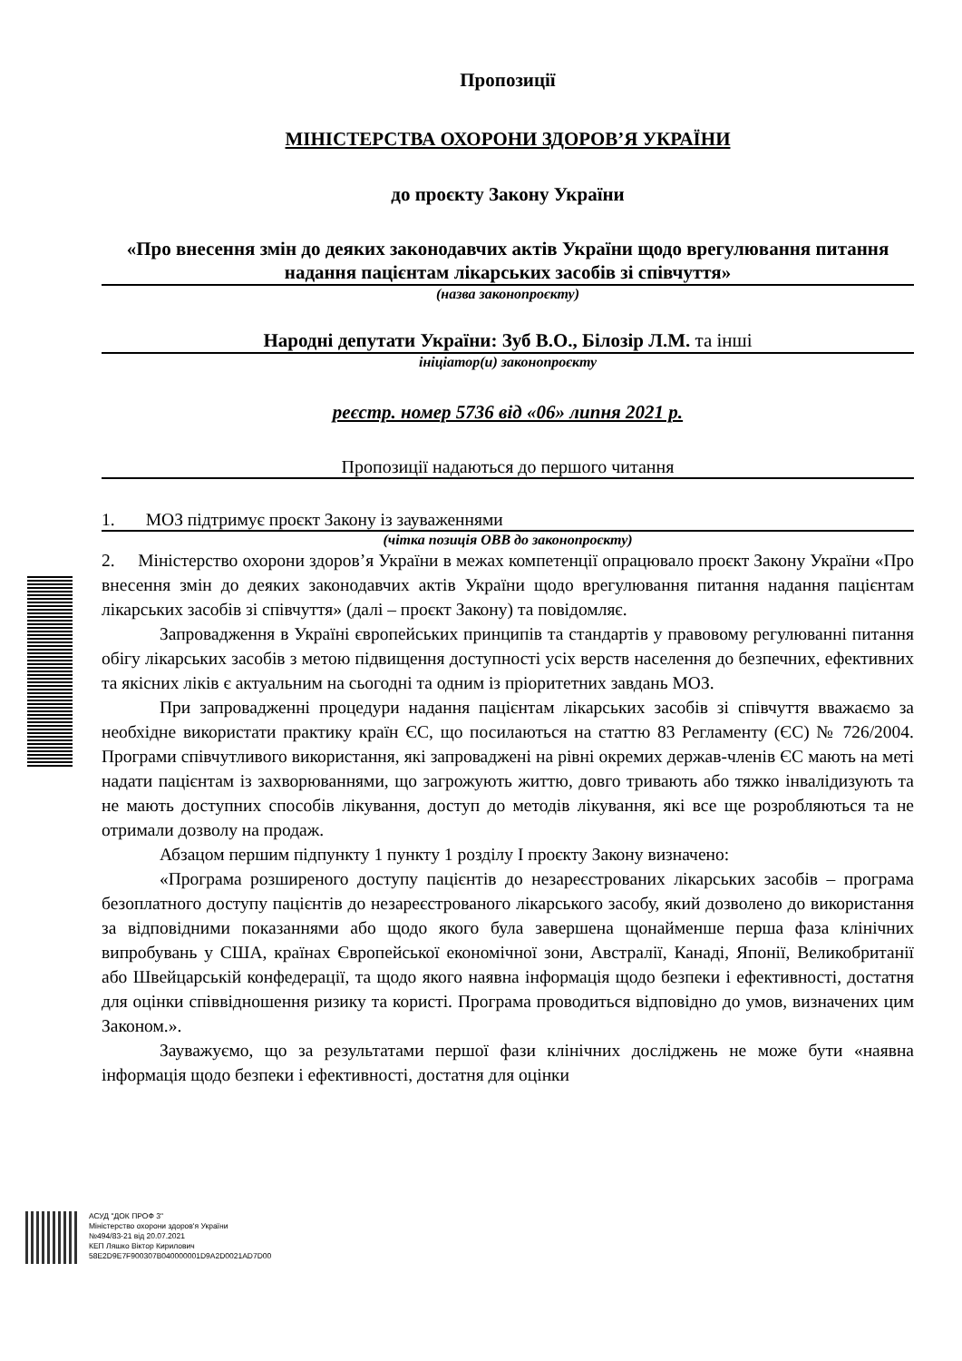Пропозиції
МІНІСТЕРСТВА ОХОРОНИ ЗДОРОВ’Я УКРАЇНИ
до проєкту Закону України
«Про внесення змін до деяких законодавчих актів України щодо врегулювання питання надання пацієнтам лікарських засобів зі співчуття»
(назва законопроєкту)
Народні депутати України: Зуб В.О., Білозір Л.М. та інші
ініціатор(и) законопроєкту
реєстр. номер 5736 від «06» липня 2021 р.
Пропозиції надаються до першого читання
1. МОЗ підтримує проєкт Закону із зауваженнями
(чітка позиція ОВВ до законопроєкту)
2. Міністерство охорони здоров’я України в межах компетенції опрацювало проєкт Закону України «Про внесення змін до деяких законодавчих актів України щодо врегулювання питання надання пацієнтам лікарських засобів зі співчуття» (далі – проєкт Закону) та повідомляє.
Запровадження в Україні європейських принципів та стандартів у правовому регулюванні питання обігу лікарських засобів з метою підвищення доступності усіх верств населення до безпечних, ефективних та якісних ліків є актуальним на сьогодні та одним із пріоритетних завдань МОЗ.
При запровадженні процедури надання пацієнтам лікарських засобів зі співчуття вважаємо за необхідне використати практику країн ЄС, що посилаються на статтю 83 Регламенту (ЄС) № 726/2004. Програми співчутливого використання, які запроваджені на рівні окремих держав-членів ЄС мають на меті надати пацієнтам із захворюваннями, що загрожують життю, довго тривають або тяжко інвалідизують та не мають доступних способів лікування, доступ до методів лікування, які все ще розробляються та не отримали дозволу на продаж.
Абзацом першим підпункту 1 пункту 1 розділу І проєкту Закону визначено:
«Програма розширеного доступу пацієнтів до незареєстрованих лікарських засобів – програма безоплатного доступу пацієнтів до незареєстрованого лікарського засобу, який дозволено до використання за відповідними показаннями або щодо якого була завершена щонайменше перша фаза клінічних випробувань у США, країнах Європейської економічної зони, Австралії, Канаді, Японії, Великобританії або Швейцарській конфедерації, та щодо якого наявна інформація щодо безпеки і ефективності, достатня для оцінки співвідношення ризику та користі. Програма проводиться відповідно до умов, визначених цим Законом.».
Зауважуємо, що за результатами першої фази клінічних досліджень не може бути «наявна інформація щодо безпеки і ефективності, достатня для оцінки
АСУД "ДОК ПРОФ 3"
Міністерство охорони здоров'я України
№494/83-21 від 20.07.2021
КЕП Ляшко Віктор Кирилович
58E2D9E7F900307B040000001D9A2D0021AD7D00